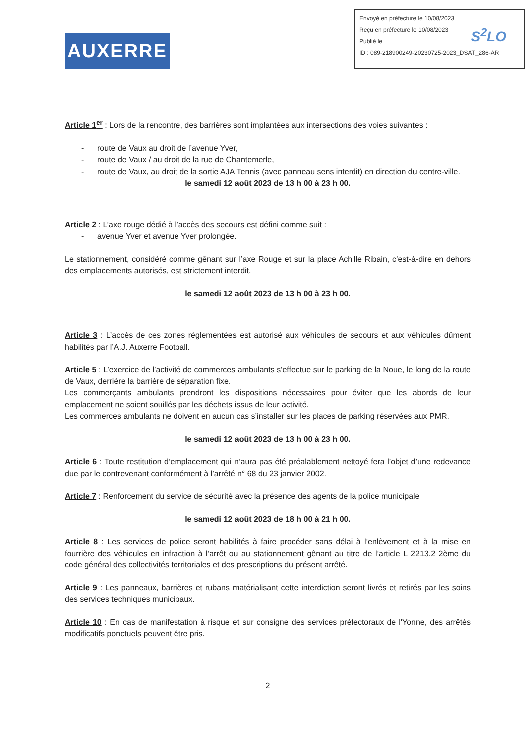AUXERRE
Envoyé en préfecture le 10/08/2023
Reçu en préfecture le 10/08/2023
Publié le
ID : 089-218900249-20230725-2023_DSAT_286-AR
S<sup>2</sup>LO
Article 1<sup>er</sup> : Lors de la rencontre, des barrières sont implantées aux intersections des voies suivantes :
- route de Vaux au droit de l’avenue Yver,
- route de Vaux / au droit de la rue de Chantemerle,
- route de Vaux, au droit de la sortie AJA Tennis (avec panneau sens interdit) en direction du centre-ville.
le samedi 12 août 2023 de 13 h 00 à 23 h 00.
Article 2 : L’axe rouge dédié à l’accès des secours est défini comme suit :
- avenue Yver et avenue Yver prolongée.
Le stationnement, considéré comme gênant sur l’axe Rouge et sur la place Achille Ribain, c’est-à-dire en dehors des emplacements autorisés, est strictement interdit,
le samedi 12 août 2023 de 13 h 00 à 23 h 00.
Article 3 : L’accès de ces zones réglementées est autorisé aux véhicules de secours et aux véhicules dûment habilités par l’A.J. Auxerre Football.
Article 5 : L’exercice de l’activité de commerces ambulants s'effectue sur le parking de la Noue, le long de la route de Vaux, derrière la barrière de séparation fixe.
Les commerçants ambulants prendront les dispositions nécessaires pour éviter que les abords de leur emplacement ne soient souillés par les déchets issus de leur activité.
Les commerces ambulants ne doivent en aucun cas s’installer sur les places de parking réservées aux PMR.
le samedi 12 août 2023 de 13 h 00 à 23 h 00.
Article 6 : Toute restitution d’emplacement qui n’aura pas été préalablement nettoyé fera l’objet d’une redevance due par le contrevenant conformément à l’arrêté n° 68 du 23 janvier 2002.
Article 7 : Renforcement du service de sécurité avec la présence des agents de la police municipale
le samedi 12 août 2023 de 18 h 00 à 21 h 00.
Article 8 : Les services de police seront habilités à faire procéder sans délai à l’enlèvement et à la mise en fourrière des véhicules en infraction à l’arrêt ou au stationnement gênant au titre de l’article L 2213.2 2ème du code général des collectivités territoriales et des prescriptions du présent arrêté.
Article 9 : Les panneaux, barrières et rubans matérialisant cette interdiction seront livrés et retirés par les soins des services techniques municipaux.
Article 10 : En cas de manifestation à risque et sur consigne des services préfectoraux de l'Yonne, des arrêtés modificatifs ponctuels peuvent être pris.
2